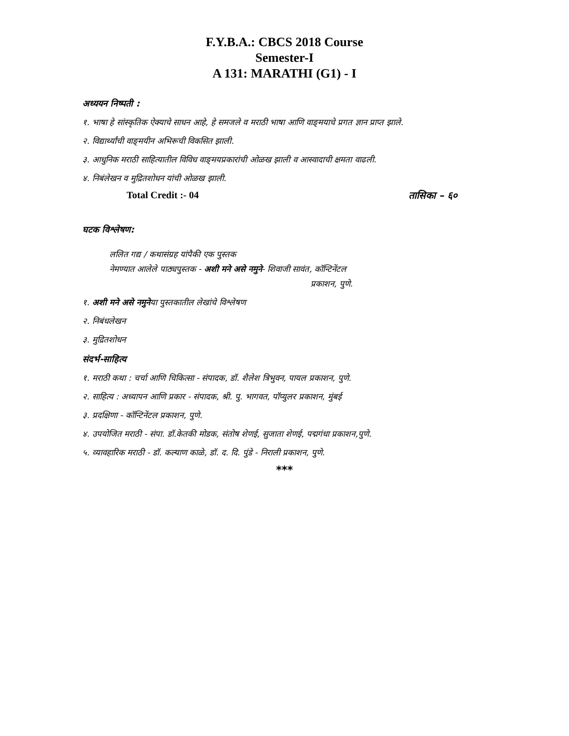F.Y.B.A.: CBCS 2018 Course
Semester-I
A 131: MARATHI (G1) - I
अध्ययन निष्पती :
१. भाषा हे सांस्कृतिक ऐक्याचे साधन आहे, हे समजले व मराठी भाषा आणि वाङ्‌मयाचे प्रगत ज्ञान प्राप्त झाले.
२. विद्यार्थ्यांची वाङ्‌मयीन अभिरूची विकसित झाली.
३. आधुनिक मराठी साहित्यातील विविध वाङ्‌मयप्रकारांची ओळख झाली व आस्वादाची क्षमता वाढली.
४. निबंलेखन व मुद्रितशोधन यांची ओळख झाली.
Total Credit :- 04 तासिका – ६०
घटक विश्लेषण:
ललित गद्य / कथासंग्रह यांपैकी एक पुस्तक
नेमण्यात आलेले पाठ्यपुस्तक - अशी मने असे नमुने- शिवाजी सावंत, कॉन्टिनेंटल
प्रकाशन, पुणे.
१. अशी मने असे नमुनेया पुस्तकातील लेखांचे विश्लेषण
२. निबंधलेखन
३. मुद्रितशोधन
संदर्भ-साहित्य
१. मराठी कथा : चर्चा आणि चिकित्सा - संपादक, डॉ. शैलेश त्रिभुवन, पायल प्रकाशन, पुणे.
२. साहित्य : अध्यापन आणि प्रकार - संपादक, श्री. पु. भागवत, पॉप्युलर प्रकाशन, मुंबई
३. प्रदक्षिणा - कॉन्टिनेंटल प्रकाशन, पुणे.
४. उपयोजित मराठी - संपा. डॉ.केतकी मोडक, संतोष शेणई, सुजाता शेणई, पद्मगंधा प्रकाशन,पुणे.
५. व्यावहारिक मराठी - डॉ. कल्याण काळे, डॉ. द. दि. पुंडे - निराली प्रकाशन, पुणे.
***